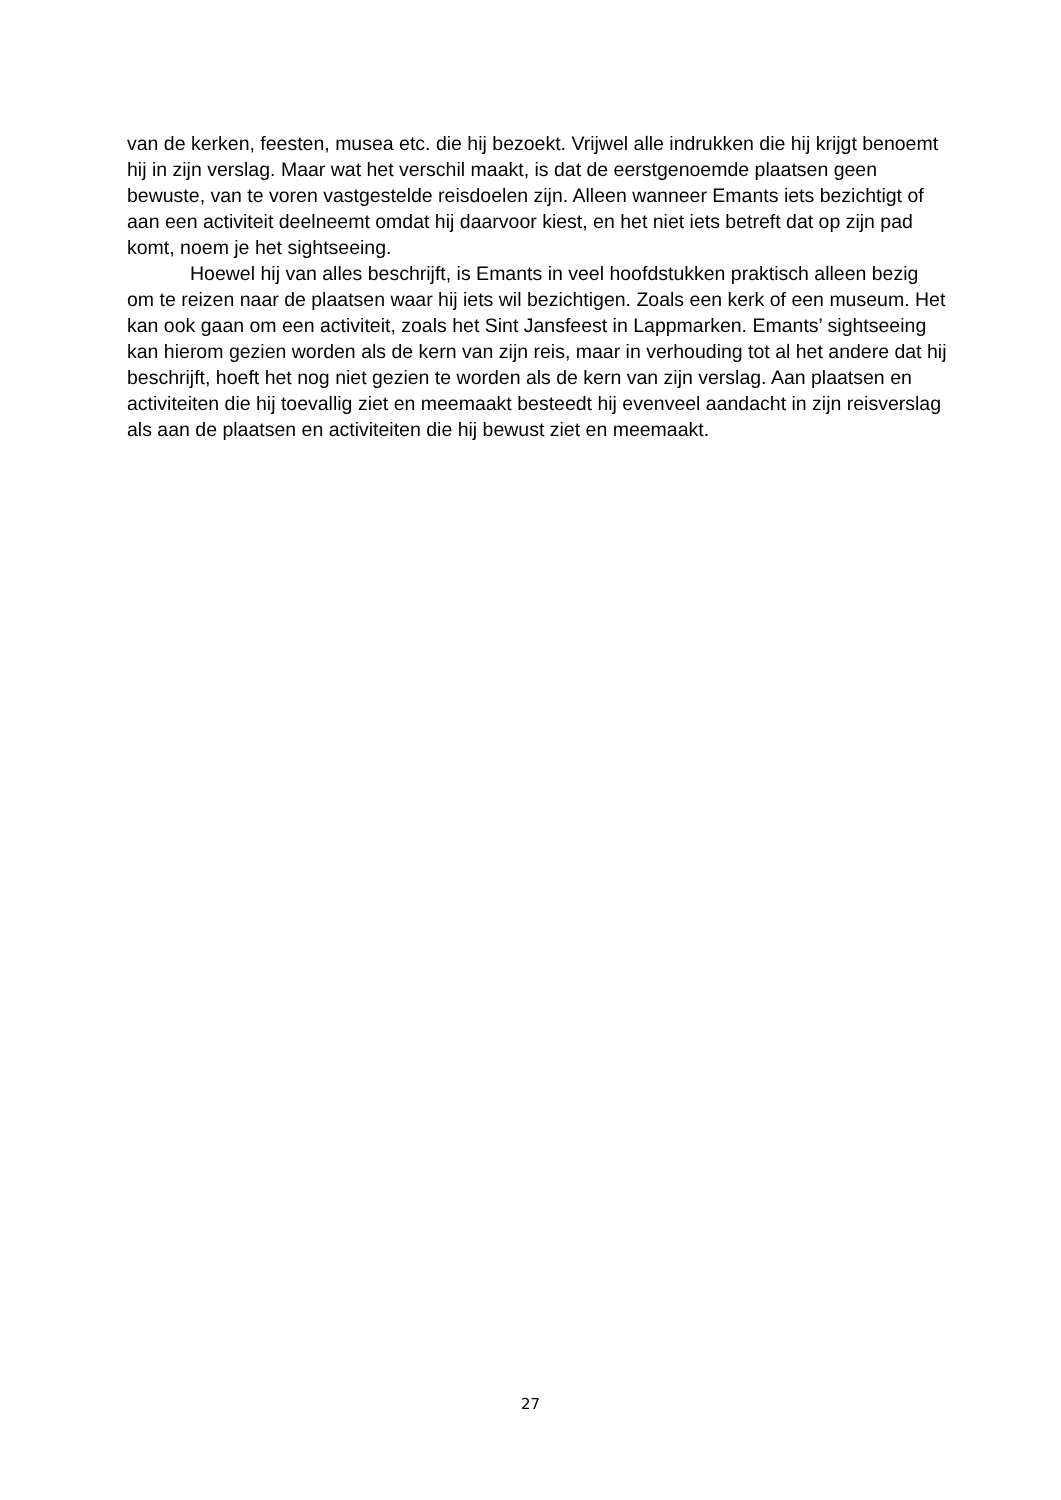van de kerken, feesten, musea etc. die hij bezoekt. Vrijwel alle indrukken die hij krijgt benoemt hij in zijn verslag. Maar wat het verschil maakt, is dat de eerstgenoemde plaatsen geen bewuste, van te voren vastgestelde reisdoelen zijn. Alleen wanneer Emants iets bezichtigt of aan een activiteit deelneemt omdat hij daarvoor kiest, en het niet iets betreft dat op zijn pad komt, noem je het sightseeing.
Hoewel hij van alles beschrijft, is Emants in veel hoofdstukken praktisch alleen bezig om te reizen naar de plaatsen waar hij iets wil bezichtigen. Zoals een kerk of een museum. Het kan ook gaan om een activiteit, zoals het Sint Jansfeest in Lappmarken. Emants’ sightseeing kan hierom gezien worden als de kern van zijn reis, maar in verhouding tot al het andere dat hij beschrijft, hoeft het nog niet gezien te worden als de kern van zijn verslag. Aan plaatsen en activiteiten die hij toevallig ziet en meemaakt besteedt hij evenveel aandacht in zijn reisverslag als aan de plaatsen en activiteiten die hij bewust ziet en meemaakt.
27